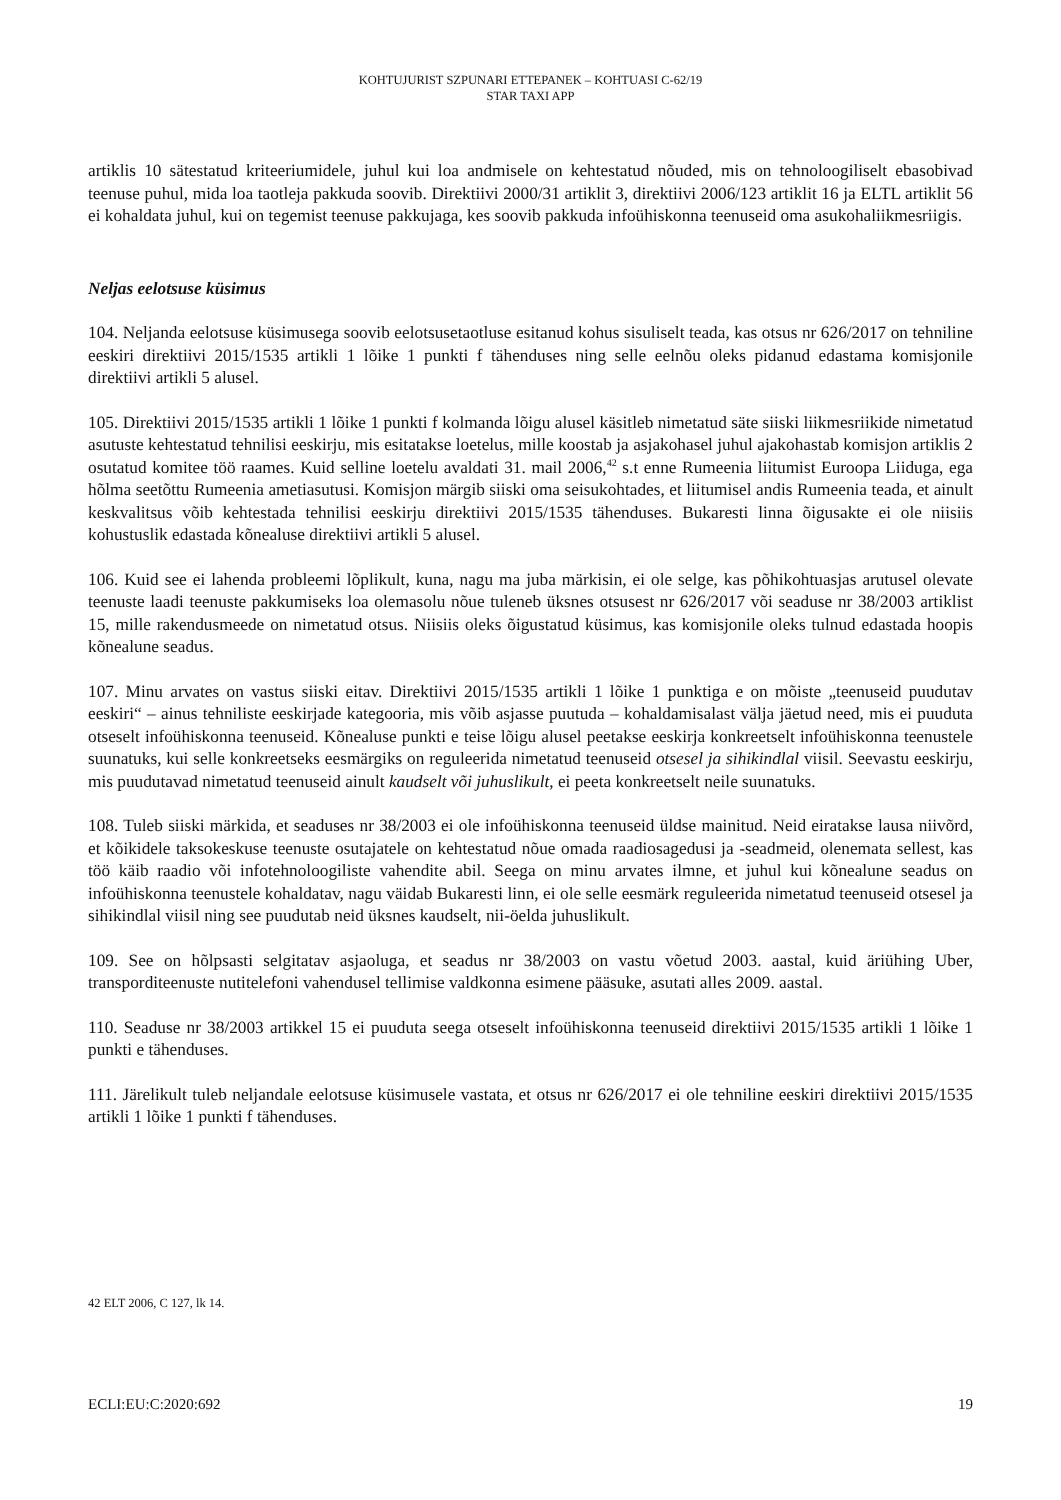KOHTUJURIST SZPUNARI ETTEPANEK – KOHTUASI C-62/19
STAR TAXI APP
artiklis 10 sätestatud kriteeriumidele, juhul kui loa andmisele on kehtestatud nõuded, mis on tehnoloogiliselt ebasobivad teenuse puhul, mida loa taotleja pakkuda soovib. Direktiivi 2000/31 artiklit 3, direktiivi 2006/123 artiklit 16 ja ELTL artiklit 56 ei kohaldata juhul, kui on tegemist teenuse pakkujaga, kes soovib pakkuda infoühiskonna teenuseid oma asukohaliikmesriigis.
Neljas eelotsuse küsimus
104. Neljanda eelotsuse küsimusega soovib eelotsusetaotluse esitanud kohus sisuliselt teada, kas otsus nr 626/2017 on tehniline eeskiri direktiivi 2015/1535 artikli 1 lõike 1 punkti f tähenduses ning selle eelnõu oleks pidanud edastama komisjonile direktiivi artikli 5 alusel.
105. Direktiivi 2015/1535 artikli 1 lõike 1 punkti f kolmanda lõigu alusel käsitleb nimetatud säte siiski liikmesriikide nimetatud asutuste kehtestatud tehnilisi eeskirju, mis esitatakse loetelus, mille koostab ja asjakohasel juhul ajakohastab komisjon artiklis 2 osutatud komitee töö raames. Kuid selline loetelu avaldati 31. mail 2006,<sup>42</sup> s.t enne Rumeenia liitumist Euroopa Liiduga, ega hõlma seetõttu Rumeenia ametiasutusi. Komisjon märgib siiski oma seisukohtades, et liitumisel andis Rumeenia teada, et ainult keskvalitsus võib kehtestada tehnilisi eeskirju direktiivi 2015/1535 tähenduses. Bukaresti linna õigusakte ei ole niisiis kohustuslik edastada kõnealuse direktiivi artikli 5 alusel.
106. Kuid see ei lahenda probleemi lõplikult, kuna, nagu ma juba märkisin, ei ole selge, kas põhikohtuasjas arutusel olevate teenuste laadi teenuste pakkumiseks loa olemasolu nõue tuleneb üksnes otsusest nr 626/2017 või seaduse nr 38/2003 artiklist 15, mille rakendusmeede on nimetatud otsus. Niisiis oleks õigustatud küsimus, kas komisjonile oleks tulnud edastada hoopis kõnealune seadus.
107. Minu arvates on vastus siiski eitav. Direktiivi 2015/1535 artikli 1 lõike 1 punktiga e on mõiste „teenuseid puudutav eeskiri“ – ainus tehniliste eeskirjade kategooria, mis võib asjasse puutuda – kohaldamisalast välja jäetud need, mis ei puuduta otseselt infoühiskonna teenuseid. Kõnealuse punkti e teise lõigu alusel peetakse eeskirja konkreetselt infoühiskonna teenustele suunatuks, kui selle konkreetseks eesmärgiks on reguleerida nimetatud teenuseid otsesel ja sihikindlal viisil. Seevastu eeskirju, mis puudutavad nimetatud teenuseid ainult kaudselt või juhuslikult, ei peeta konkreetselt neile suunatuks.
108. Tuleb siiski märkida, et seaduses nr 38/2003 ei ole infoühiskonna teenuseid üldse mainitud. Neid eiratakse lausa niivõrd, et kõikidele taksokeskuse teenuste osutajatele on kehtestatud nõue omada raadiosagedusi ja -seadmeid, olenemata sellest, kas töö käib raadio või infotehnoloogiliste vahendite abil. Seega on minu arvates ilmne, et juhul kui kõnealune seadus on infoühiskonna teenustele kohaldatav, nagu väidab Bukaresti linn, ei ole selle eesmärk reguleerida nimetatud teenuseid otsesel ja sihikindlal viisil ning see puudutab neid üksnes kaudselt, nii-öelda juhuslikult.
109. See on hõlpsasti selgitatav asjaoluga, et seadus nr 38/2003 on vastu võetud 2003. aastal, kuid äriühing Uber, transporditeenuste nutitelefoni vahendusel tellimise valdkonna esimene pääsuke, asutati alles 2009. aastal.
110. Seaduse nr 38/2003 artikkel 15 ei puuduta seega otseselt infoühiskonna teenuseid direktiivi 2015/1535 artikli 1 lõike 1 punkti e tähenduses.
111. Järelikult tuleb neljandale eelotsuse küsimusele vastata, et otsus nr 626/2017 ei ole tehniline eeskiri direktiivi 2015/1535 artikli 1 lõike 1 punkti f tähenduses.
42 ELT 2006, C 127, lk 14.
ECLI:EU:C:2020:692 19